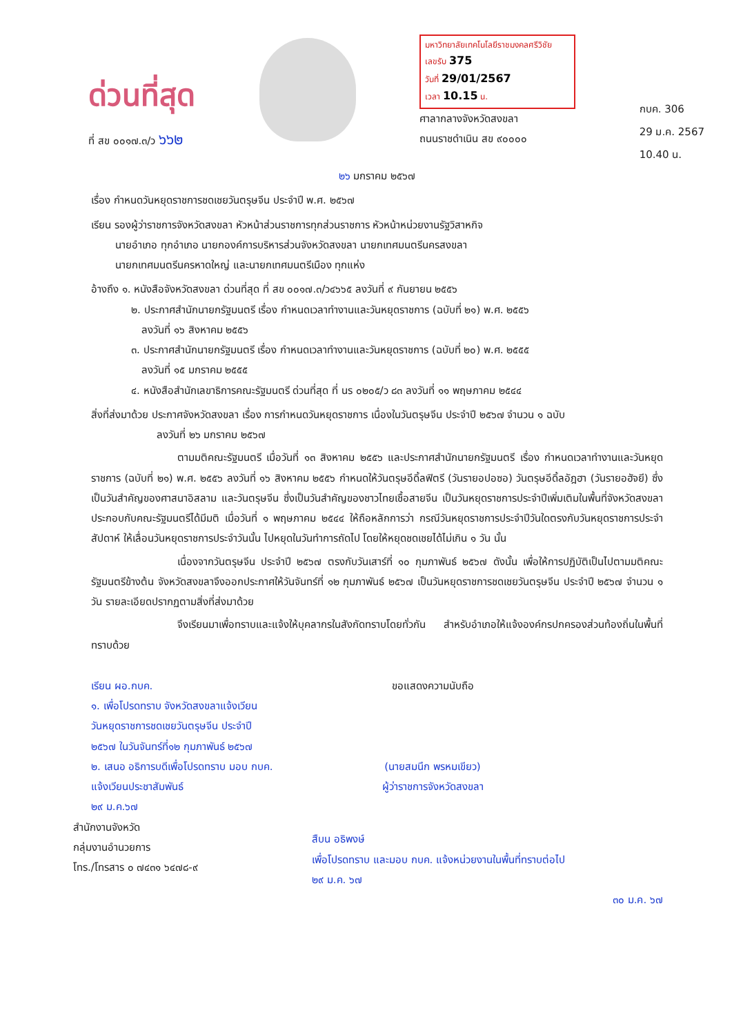ด่วนที่สุด
ที่ สข ๐๐๑๗.๓/ว ๖๖๒
มหาวิทยาลัยเทคโนโลยีราชมงคลศรีวิชัย
เลขรับ 375
วันที่ 29/01/2567
เวลา 10.15 น.
ศาลากลางจังหวัดสงขลา
ถนนราชดำเนิน สข ๙๐๐๐๐
กบค. 306
29 ม.ค. 2567
10.40 น.
๒๖ มกราคม ๒๕๖๗
เรื่อง กำหนดวันหยุดราชการชดเชยวันตรุษจีน ประจำปี พ.ศ. ๒๕๖๗
เรียน รองผู้ว่าราชการจังหวัดสงขลา หัวหน้าส่วนราชการทุกส่วนราชการ หัวหน้าหน่วยงานรัฐวิสาหกิจ
   นายอำเภอ ทุกอำเภอ นายกองค์การบริหารส่วนจังหวัดสงขลา นายกเทศมนตรีนครสงขลา
   นายกเทศมนตรีนครหาดใหญ่ และนายกเทศมนตรีเมือง ทุกแห่ง
อ้างถึง ๑. หนังสือจังหวัดสงขลา ด่วนที่สุด ที่ สข ๐๐๑๗.๓/ว๔๖๖๕ ลงวันที่ ๙ กันยายน ๒๕๕๖
๒. ประกาศสำนักนายกรัฐมนตรี เรื่อง กำหนดเวลาทำงานและวันหยุดราชการ (ฉบับที่ ๒๑) พ.ศ. ๒๕๕๖
 ลงวันที่ ๑๖ สิงหาคม ๒๕๕๖
๓. ประกาศสำนักนายกรัฐมนตรี เรื่อง กำหนดเวลาทำงานและวันหยุดราชการ (ฉบับที่ ๒๐) พ.ศ. ๒๕๕๕
 ลงวันที่ ๑๕ มกราคม ๒๕๕๕
๔. หนังสือสำนักเลขาธิการคณะรัฐมนตรี ด่วนที่สุด ที่ นร ๐๒๐๕/ว ๘๓ ลงวันที่ ๑๑ พฤษภาคม ๒๕๔๔
สิ่งที่ส่งมาด้วย ประกาศจังหวัดสงขลา เรื่อง การกำหนดวันหยุดราชการ เนื่องในวันตรุษจีน ประจำปี ๒๕๖๗ จำนวน ๑ ฉบับ
       ลงวันที่ ๒๖ มกราคม ๒๕๖๗
ตามมติคณะรัฐมนตรี เมื่อวันที่ ๑๓ สิงหาคม ๒๕๕๖ และประกาศสำนักนายกรัฐมนตรี เรื่อง กำหนดเวลาทำงานและวันหยุดราชการ (ฉบับที่ ๒๑) พ.ศ. ๒๕๕๖ ลงวันที่ ๑๖ สิงหาคม ๒๕๕๖ กำหนดให้วันตรุษอีดิ้ลฟิตรี (วันรายอปอซอ) วันตรุษอีดิ้ลอัฎฮา (วันรายอฮัจยี) ซึ่งเป็นวันสำคัญของศาสนาอิสลาม และวันตรุษจีน ซึ่งเป็นวันสำคัญของชาวไทยเชื้อสายจีน เป็นวันหยุดราชการประจำปีเพิ่มเติมในพื้นที่จังหวัดสงขลา ประกอบกับคณะรัฐมนตรีได้มีมติ เมื่อวันที่ ๑ พฤษภาคม ๒๕๔๔ ให้ถือหลักการว่า กรณีวันหยุดราชการประจำปีวันใดตรงกับวันหยุดราชการประจำสัปดาห์ ให้เลื่อนวันหยุดราชการประจำวันนั้น ไปหยุดในวันทำการถัดไป โดยให้หยุดชดเชยได้ไม่เกิน ๑ วัน นั้น
เนื่องจากวันตรุษจีน ประจำปี ๒๕๖๗ ตรงกับวันเสาร์ที่ ๑๐ กุมภาพันธ์ ๒๕๖๗ ดังนั้น เพื่อให้การปฏิบัติเป็นไปตามมติคณะรัฐมนตรีข้างต้น จังหวัดสงขลาจึงออกประกาศให้วันจันทร์ที่ ๑๒ กุมภาพันธ์ ๒๕๖๗ เป็นวันหยุดราชการชดเชยวันตรุษจีน ประจำปี ๒๕๖๗ จำนวน ๑ วัน รายละเอียดปรากฏตามสิ่งที่ส่งมาด้วย
จึงเรียนมาเพื่อทราบและแจ้งให้บุคลากรในสังกัดทราบโดยทั่วกัน สำหรับอำเภอให้แจ้งองค์กรปกครองส่วนท้องถิ่นในพื้นที่ทราบด้วย
เรียน ผอ.กบค.
๑. เพื่อโปรดทราบ จังหวัดสงขลาแจ้งเวียน
วันหยุดราชการชดเชยวันตรุษจีน ประจำปี
๒๕๖๗ ในวันจันทร์ที่๑๒ กุมภาพันธ์ ๒๕๖๗
๒. เสนอ อธิการบดีเพื่อโปรดทราบ มอบ กบค.
แจ้งเวียนประชาสัมพันธ์
๒๙ ม.ค.๖๗
ขอแสดงความนับถือ
(นายสมนึก พรหมเขียว)
ผู้ว่าราชการจังหวัดสงขลา
สำนักงานจังหวัด
กลุ่มงานอำนวยการ
โทร./โทรสาร ๐ ๗๔๓๑ ๖๔๗๘-๙
สืบน อธิพงษ์
เพื่อโปรดทราบ และมอบ กบค. แจ้งหน่วยงานในพื้นที่ทราบต่อไป
๒๙ ม.ค. ๖๗
๓๐ ม.ค. ๖๗